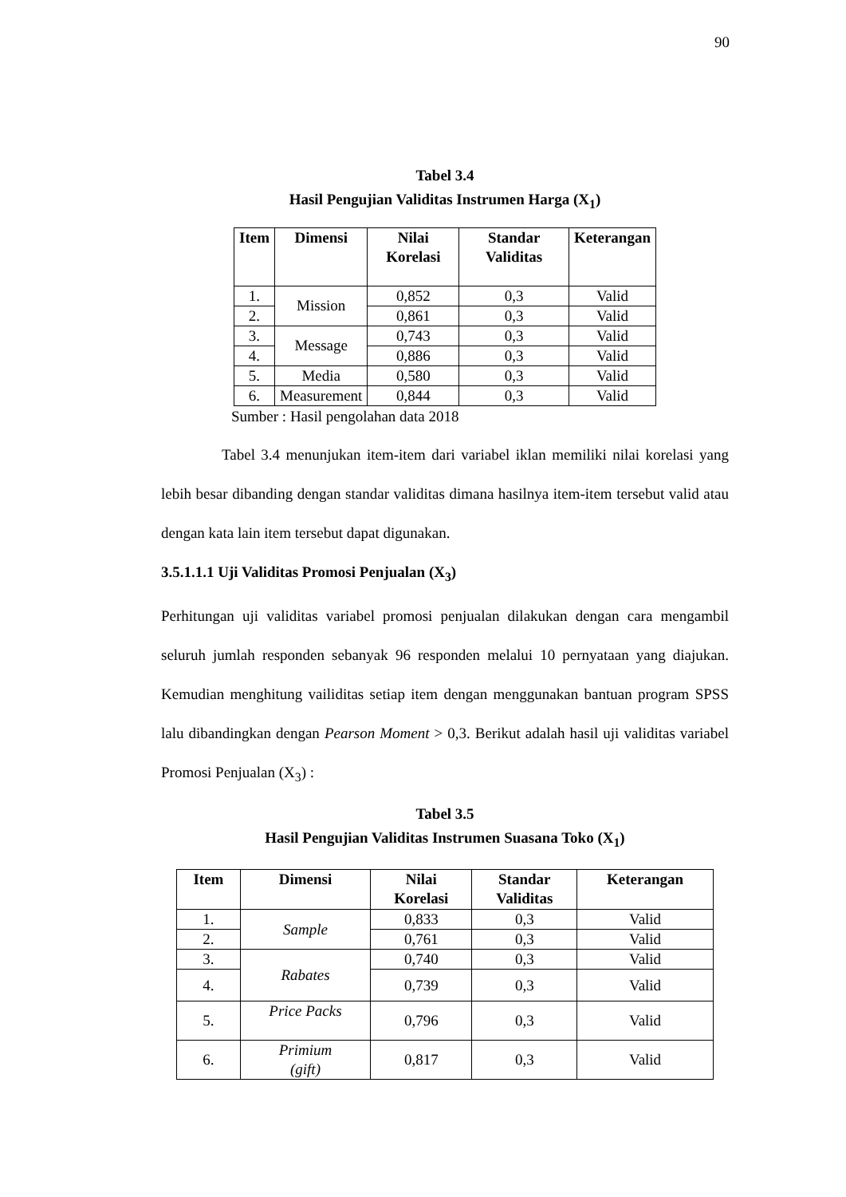90
Tabel 3.4
Hasil Pengujian Validitas Instrumen Harga (X<sub>1</sub>)
| Item | Dimensi | Nilai Korelasi | Standar Validitas | Keterangan |
| --- | --- | --- | --- | --- |
| 1. | Mission | 0,852 | 0,3 | Valid |
| 2. | | 0,861 | 0,3 | Valid |
| 3. | Message | 0,743 | 0,3 | Valid |
| 4. | | 0,886 | 0,3 | Valid |
| 5. | Media | 0,580 | 0,3 | Valid |
| 6. | Measurement | 0,844 | 0,3 | Valid |
Sumber : Hasil pengolahan data 2018
Tabel 3.4 menunjukan item-item dari variabel iklan memiliki nilai korelasi yang lebih besar dibanding dengan standar validitas dimana hasilnya item-item tersebut valid atau dengan kata lain item tersebut dapat digunakan.
3.5.1.1.1 Uji Validitas Promosi Penjualan (X<sub>3</sub>)
Perhitungan uji validitas variabel promosi penjualan dilakukan dengan cara mengambil seluruh jumlah responden sebanyak 96 responden melalui 10 pernyataan yang diajukan. Kemudian menghitung vailiditas setiap item dengan menggunakan bantuan program SPSS lalu dibandingkan dengan Pearson Moment > 0,3. Berikut adalah hasil uji validitas variabel Promosi Penjualan (X<sub>3</sub>) :
Tabel 3.5
Hasil Pengujian Validitas Instrumen Suasana Toko (X<sub>1</sub>)
| Item | Dimensi | Nilai Korelasi | Standar Validitas | Keterangan |
| --- | --- | --- | --- | --- |
| 1. | Sample | 0,833 | 0,3 | Valid |
| 2. | | 0,761 | 0,3 | Valid |
| 3. | Rabates | 0,740 | 0,3 | Valid |
| 4. | | 0,739 | 0,3 | Valid |
| 5. | Price Packs | 0,796 | 0,3 | Valid |
| 6. | Primium (gift) | 0,817 | 0,3 | Valid |